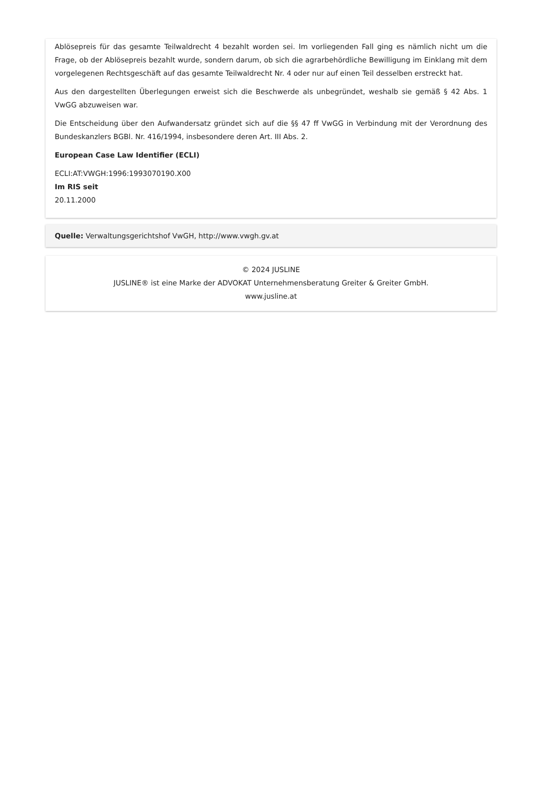Ablösepreis für das gesamte Teilwaldrecht 4 bezahlt worden sei. Im vorliegenden Fall ging es nämlich nicht um die Frage, ob der Ablösepreis bezahlt wurde, sondern darum, ob sich die agrarbehördliche Bewilligung im Einklang mit dem vorgelegenen Rechtsgeschäft auf das gesamte Teilwaldrecht Nr. 4 oder nur auf einen Teil desselben erstreckt hat.
Aus den dargestellten Überlegungen erweist sich die Beschwerde als unbegründet, weshalb sie gemäß § 42 Abs. 1 VwGG abzuweisen war.
Die Entscheidung über den Aufwandersatz gründet sich auf die §§ 47 ff VwGG in Verbindung mit der Verordnung des Bundeskanzlers BGBl. Nr. 416/1994, insbesondere deren Art. III Abs. 2.
European Case Law Identifier (ECLI)
ECLI:AT:VWGH:1996:1993070190.X00
Im RIS seit
20.11.2000
Quelle: Verwaltungsgerichtshof VwGH, http://www.vwgh.gv.at
© 2024 JUSLINE
JUSLINE® ist eine Marke der ADVOKAT Unternehmensberatung Greiter & Greiter GmbH.
www.jusline.at